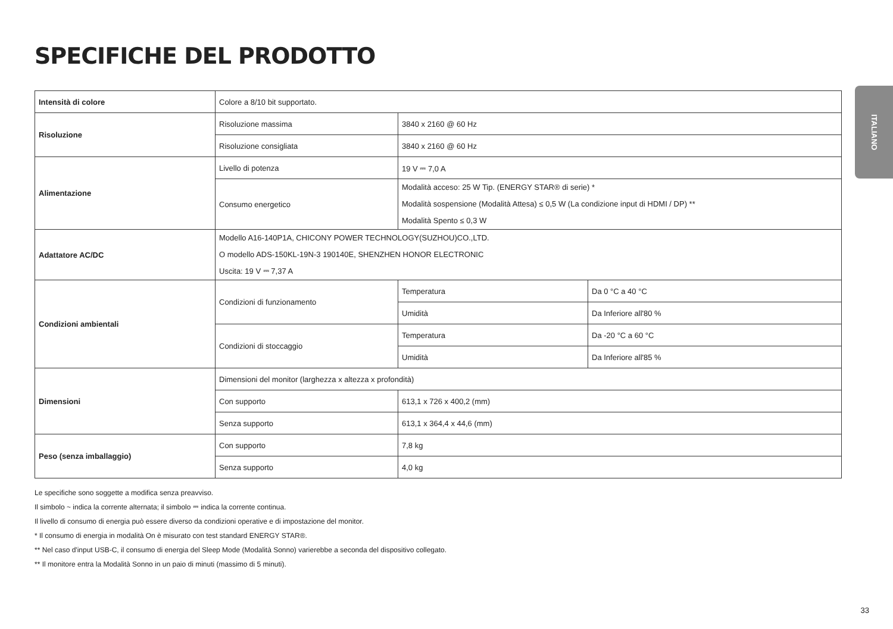SPECIFICHE DEL PRODOTTO
ITALIANO
| Intensità di colore | Colore a 8/10 bit supportato. | | |
| Risoluzione | Risoluzione massima | 3840 x 2160 @ 60 Hz | |
| | Risoluzione consigliata | 3840 x 2160 @ 60 Hz | |
| Alimentazione | Livello di potenza | 19 V ⎓ 7,0 A | |
| | Consumo energetico | Modalità acceso: 25 W Tip. (ENERGY STAR® di serie) * Modalità sospensione (Modalità Attesa) ≤ 0,5 W (La condizione input di HDMI / DP) ** Modalità Spento ≤ 0,3 W | |
| Adattatore AC/DC | Modello A16-140P1A, CHICONY POWER TECHNOLOGY(SUZHOU)CO.,LTD. O modello ADS-150KL-19N-3 190140E, SHENZHEN HONOR ELECTRONIC Uscita: 19 V ⎓ 7,37 A | | |
| Condizioni ambientali | Condizioni di funzionamento | Temperatura | Da 0 °C a 40 °C |
| | | Umidità | Da Inferiore all'80 % |
| | Condizioni di stoccaggio | Temperatura | Da -20 °C a 60 °C |
| | | Umidità | Da Inferiore all'85 % |
| Dimensioni | Dimensioni del monitor (larghezza x altezza x profondità) | | |
| | Con supporto | 613,1 x 726 x 400,2 (mm) | |
| | Senza supporto | 613,1 x 364,4 x 44,6 (mm) | |
| Peso (senza imballaggio) | Con supporto | 7,8 kg | |
| | Senza supporto | 4,0 kg | |
Le specifiche sono soggette a modifica senza preavviso.
Il simbolo ~ indica la corrente alternata; il simbolo ⎓ indica la corrente continua.
Il livello di consumo di energia può essere diverso da condizioni operative e di impostazione del monitor.
* Il consumo di energia in modalità On è misurato con test standard ENERGY STAR®.
** Nel caso d'input USB-C, il consumo di energia del Sleep Mode (Modalità Sonno) varierebbe a seconda del dispositivo collegato.
** Il monitore entra la Modalità Sonno in un paio di minuti (massimo di 5 minuti).
33